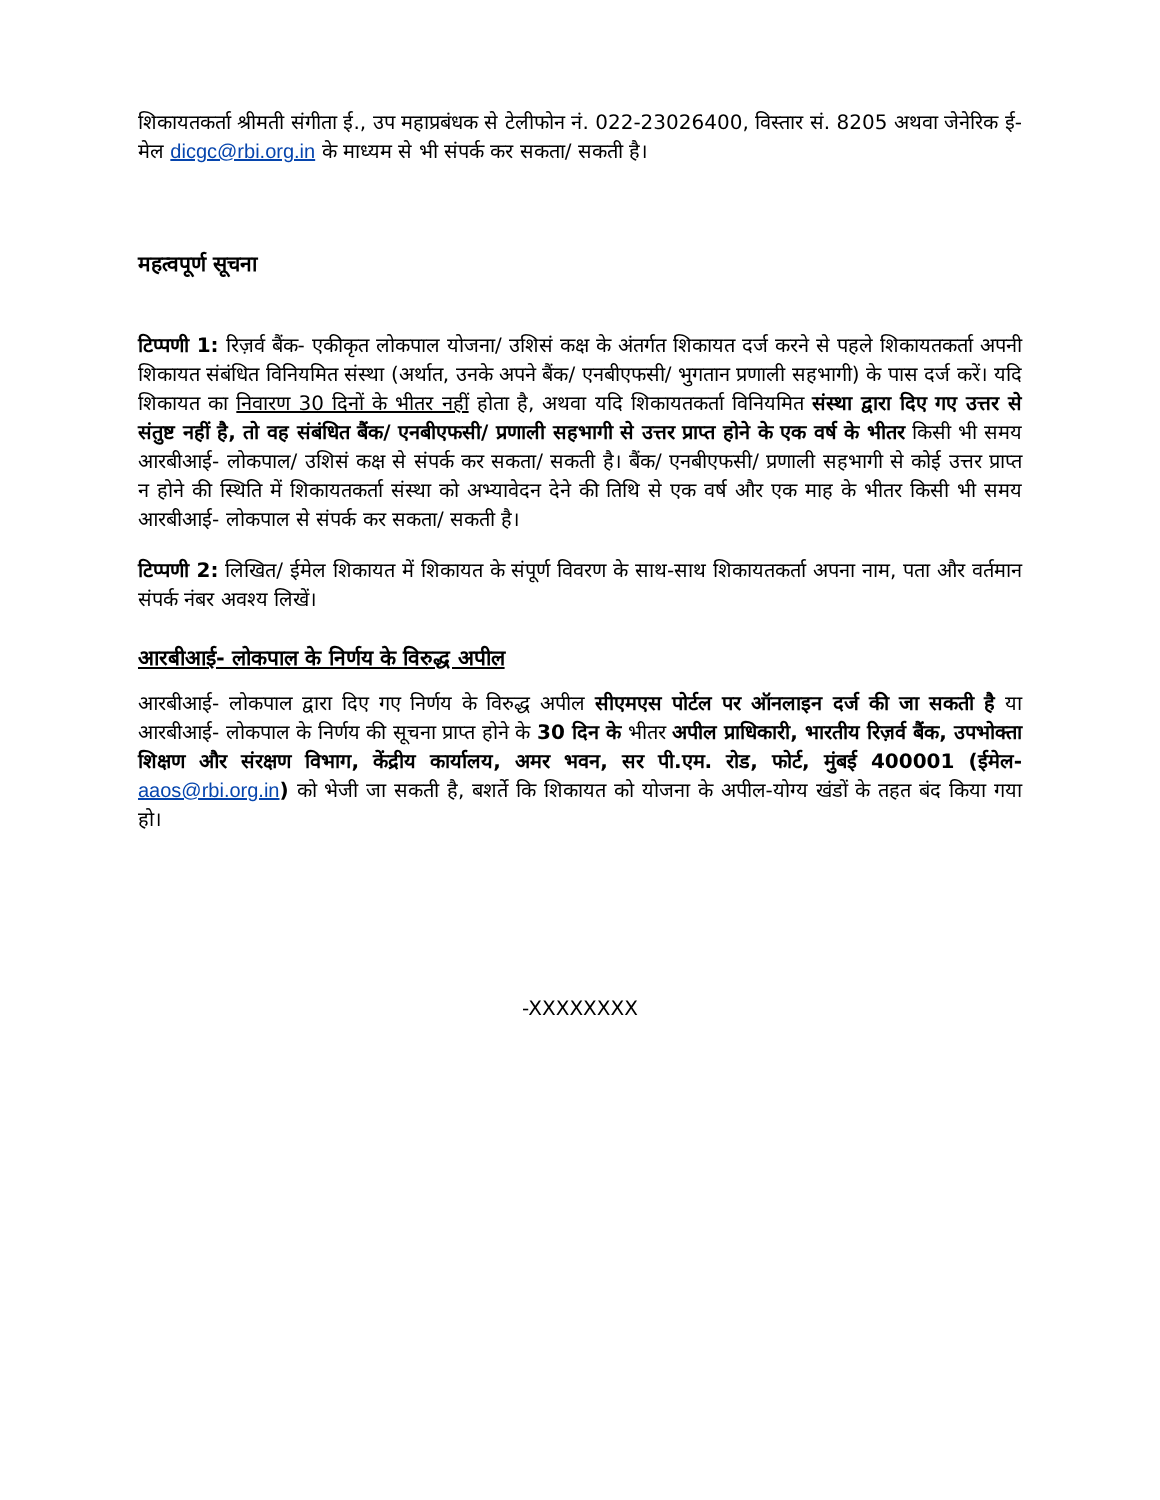शिकायतकर्ता श्रीमती संगीता ई., उप महाप्रबंधक से टेलीफोन नं. 022-23026400, विस्तार सं. 8205 अथवा जेनेरिक ई-मेल dicgc@rbi.org.in के माध्यम से भी संपर्क कर सकता/ सकती है।
महत्वपूर्ण सूचना
टिप्पणी 1: रिज़र्व बैंक- एकीकृत लोकपाल योजना/ उशिसं कक्ष के अंतर्गत शिकायत दर्ज करने से पहले शिकायतकर्ता अपनी शिकायत संबंधित विनियमित संस्था (अर्थात, उनके अपने बैंक/ एनबीएफसी/ भुगतान प्रणाली सहभागी) के पास दर्ज करें। यदि शिकायत का निवारण 30 दिनों के भीतर नहीं होता है, अथवा यदि शिकायतकर्ता विनियमित संस्था द्वारा दिए गए उत्तर से संतुष्ट नहीं है, तो वह संबंधित बैंक/ एनबीएफसी/ प्रणाली सहभागी से उत्तर प्राप्त होने के एक वर्ष के भीतर किसी भी समय आरबीआई- लोकपाल/ उशिसं कक्ष से संपर्क कर सकता/ सकती है। बैंक/ एनबीएफसी/ प्रणाली सहभागी से कोई उत्तर प्राप्त न होने की स्थिति में शिकायतकर्ता संस्था को अभ्यावेदन देने की तिथि से एक वर्ष और एक माह के भीतर किसी भी समय आरबीआई- लोकपाल से संपर्क कर सकता/ सकती है।
टिप्पणी 2: लिखित/ ईमेल शिकायत में शिकायत के संपूर्ण विवरण के साथ-साथ शिकायतकर्ता अपना नाम, पता और वर्तमान संपर्क नंबर अवश्य लिखें।
आरबीआई- लोकपाल के निर्णय के विरुद्ध अपील
आरबीआई- लोकपाल द्वारा दिए गए निर्णय के विरुद्ध अपील सीएमएस पोर्टल पर ऑनलाइन दर्ज की जा सकती है या आरबीआई- लोकपाल के निर्णय की सूचना प्राप्त होने के 30 दिन के भीतर अपील प्राधिकारी, भारतीय रिज़र्व बैंक, उपभोक्ता शिक्षण और संरक्षण विभाग, केंद्रीय कार्यालय, अमर भवन, सर पी.एम. रोड, फोर्ट, मुंबई 400001 (ईमेल- aaos@rbi.org.in) को भेजी जा सकती है, बशर्ते कि शिकायत को योजना के अपील-योग्य खंडों के तहत बंद किया गया हो।
-XXXXXXXX